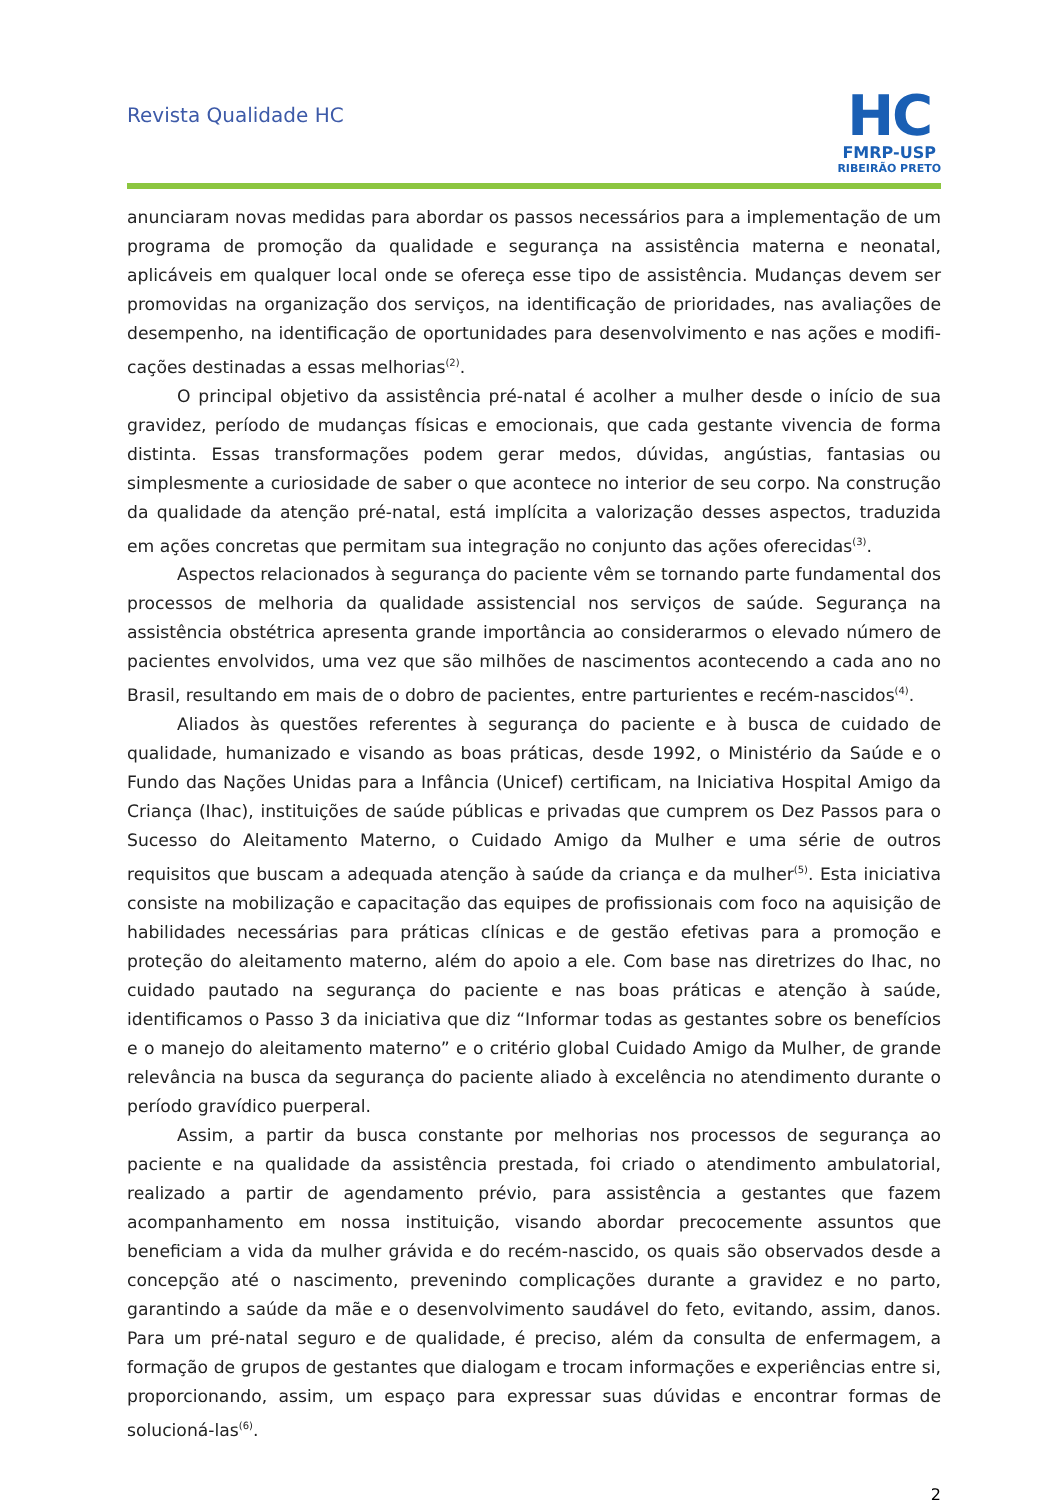Revista Qualidade HC
HC
FMRP-USP
RIBEIRÃO PRETO
anunciaram novas medidas para abordar os passos necessários para a implementação de um programa de promoção da qualidade e segurança na assistência materna e neonatal, aplicáveis em qualquer local onde se ofereça esse tipo de assistência. Mudanças devem ser promovidas na organização dos serviços, na identificação de prioridades, nas avaliações de desempenho, na identificação de oportunidades para desenvolvimento e nas ações e modifi­cações destinadas a essas melhorias<sup>(2)</sup>.
O principal objetivo da assistência pré-natal é acolher a mulher desde o início de sua gra­videz, período de mudanças físicas e emocionais, que cada gestante vivencia de forma distinta. Essas transformações podem gerar medos, dúvidas, angústias, fantasias ou simplesmente a curiosidade de saber o que acontece no interior de seu corpo. Na construção da qualidade da atenção pré-natal, está implícita a valorização desses aspectos, traduzida em ações concretas que permitam sua integração no conjunto das ações oferecidas<sup>(3)</sup>.
Aspectos relacionados à segurança do paciente vêm se tornando parte fundamental dos processos de melhoria da qualidade assistencial nos serviços de saúde. Segurança na assistência obstétrica apresenta grande importância ao considerarmos o elevado número de pacien­tes envolvidos, uma vez que são milhões de nascimentos acontecendo a cada ano no Brasil, resultando em mais de o dobro de pacientes, entre parturientes e recém-nascidos<sup>(4)</sup>.
Aliados às questões referentes à segurança do paciente e à busca de cuidado de qualidade, humanizado e visando as boas práticas, desde 1992, o Ministério da Saúde e o Fundo das Nações Unidas para a Infância (Unicef) certificam, na Iniciativa Hospital Amigo da Criança (Ihac), instituições de saúde públicas e privadas que cumprem os Dez Passos para o Sucesso do Aleitamento Materno, o Cuidado Amigo da Mulher e uma série de outros requisitos que buscam a adequada atenção à saúde da criança e da mulher<sup>(5)</sup>. Esta iniciativa consiste na mobilização e capacitação das equipes de profissionais com foco na aquisição de habilidades necessárias para práticas clínicas e de gestão efetivas para a promoção e proteção do aleita­mento materno, além do apoio a ele. Com base nas diretrizes do Ihac, no cuidado pautado na segurança do paciente e nas boas práticas e atenção à saúde, identificamos o Passo 3 da iniciativa que diz “Informar todas as gestantes sobre os benefícios e o manejo do aleitamento materno” e o critério global Cuidado Amigo da Mulher, de grande relevância na busca da segu­rança do paciente aliado à excelência no atendimento durante o período gravídico puerperal.
Assim, a partir da busca constante por melhorias nos processos de segurança ao paciente e na qualidade da assistência prestada, foi criado o atendimento ambulatorial, realizado a partir de agendamento prévio, para assistência a gestantes que fazem acompanhamento em nossa instituição, visando abordar precocemente assuntos que beneficiam a vida da mulher grávida e do recém-nascido, os quais são observados desde a concepção até o nascimento, prevenindo complicações durante a gravidez e no parto, garantindo a saúde da mãe e o desenvolvimento saudável do feto, evitando, assim, danos. Para um pré-natal seguro e de qualidade, é preciso, além da consulta de enfermagem, a formação de grupos de gestantes que dialogam e trocam informações e experiências entre si, proporcionando, assim, um espaço para expressar suas dúvidas e encontrar formas de solucioná-las<sup>(6)</sup>.
2